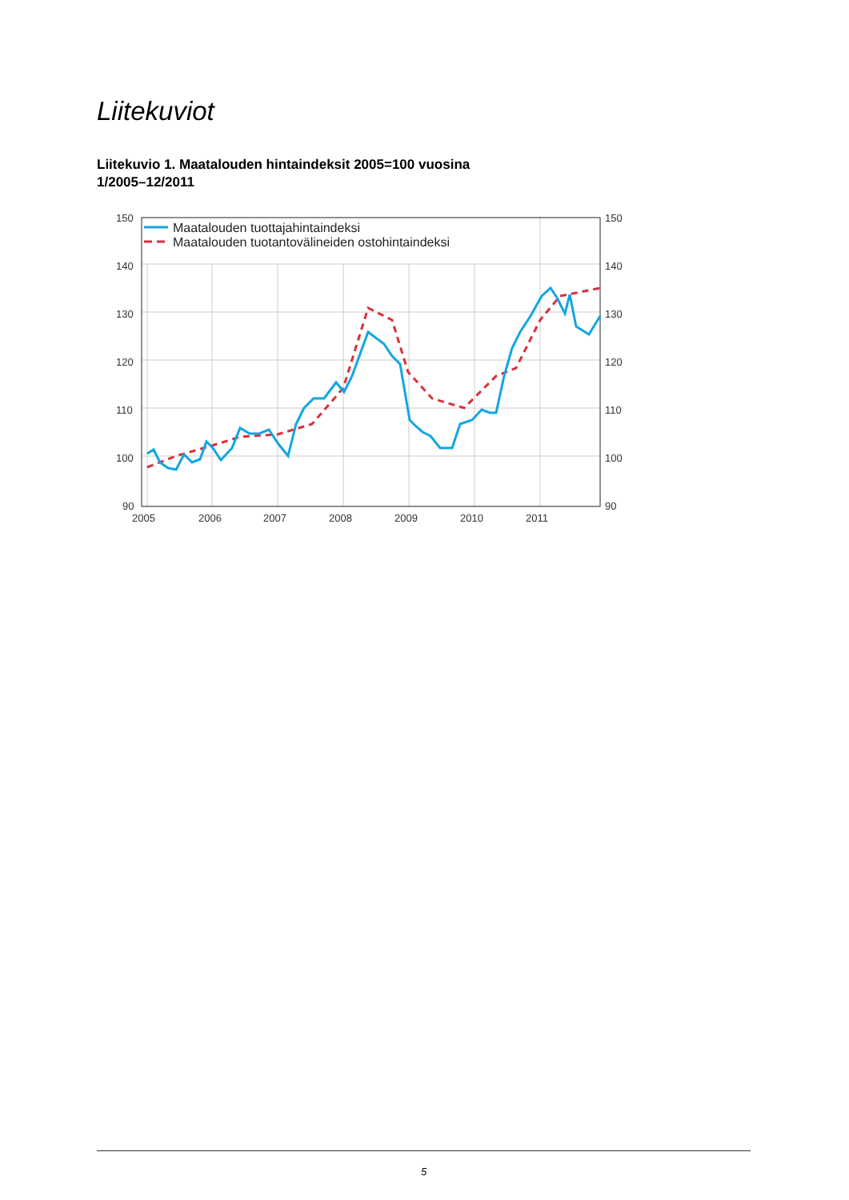Liitekuviot
Liitekuvio 1. Maatalouden hintaindeksit 2005=100 vuosina
1/2005–12/2011
150
140
130
120
110
100
90
150
140
130
120
110
100
90
2005
2006
2007
2008
2009
2010
2011
Maatalouden tuottajahintaindeksi
Maatalouden tuotantovälineiden ostohintaindeksi
5